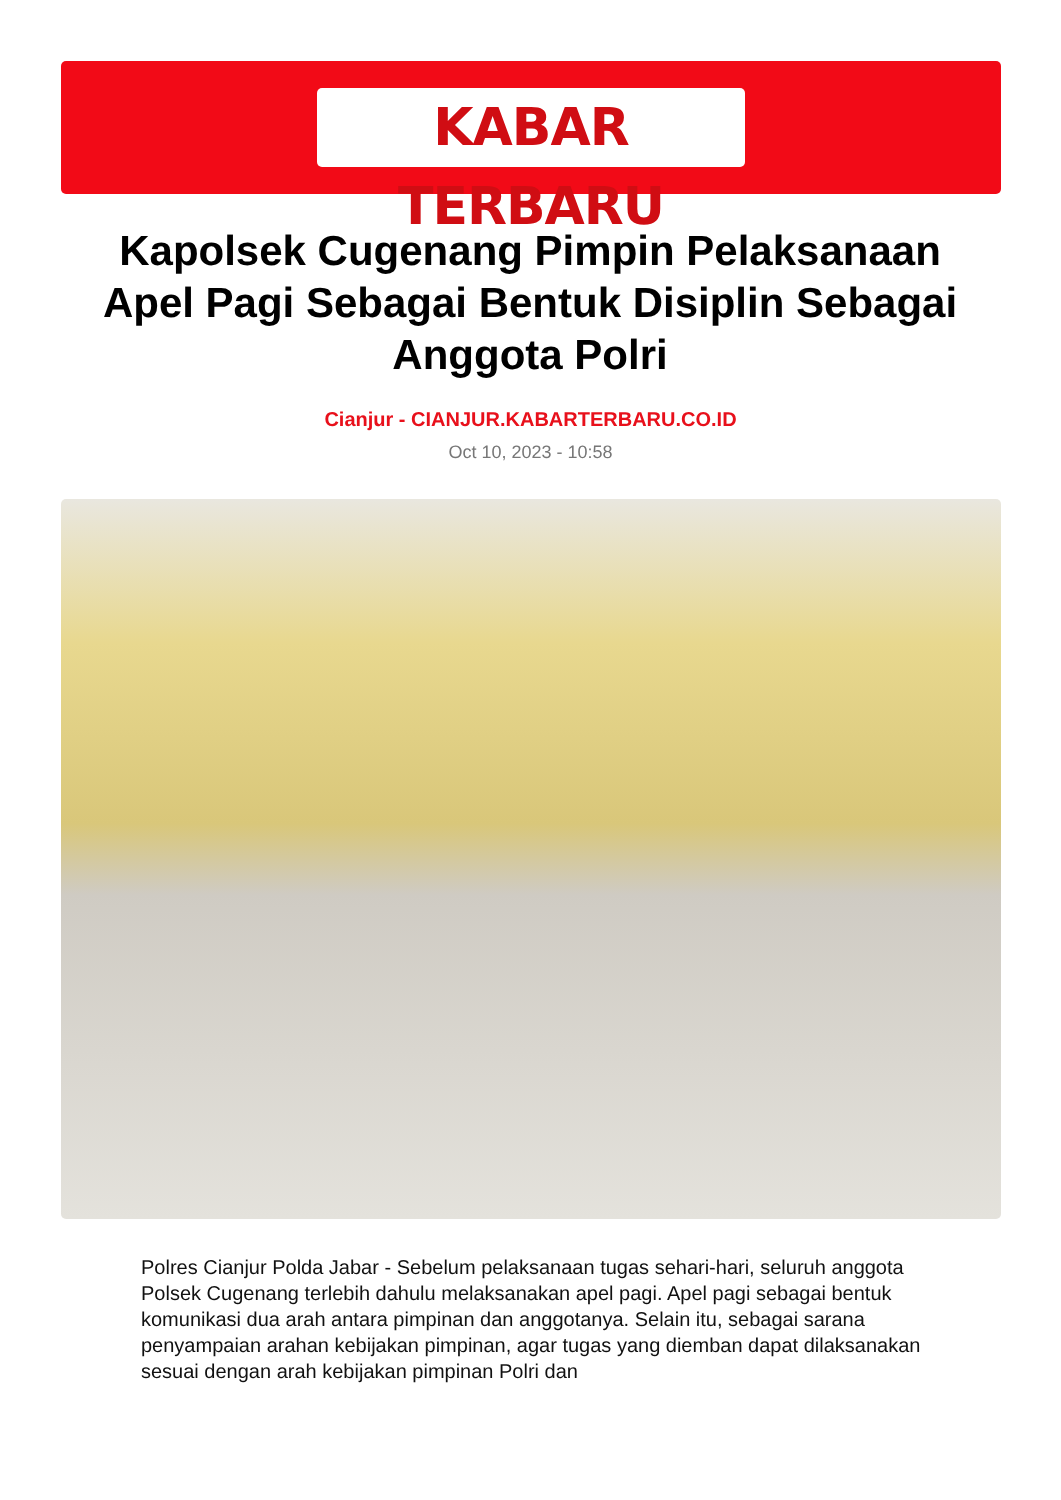KABAR TERBARU
Kapolsek Cugenang Pimpin Pelaksanaan Apel Pagi Sebagai Bentuk Disiplin Sebagai Anggota Polri
Cianjur - CIANJUR.KABARTERBARU.CO.ID
Oct 10, 2023 - 10:58
Polres Cianjur Polda Jabar - Sebelum pelaksanaan tugas sehari-hari, seluruh anggota Polsek Cugenang terlebih dahulu melaksanakan apel pagi. Apel pagi sebagai bentuk komunikasi dua arah antara pimpinan dan anggotanya. Selain itu, sebagai sarana penyampaian arahan kebijakan pimpinan, agar tugas yang diemban dapat dilaksanakan sesuai dengan arah kebijakan pimpinan Polri dan